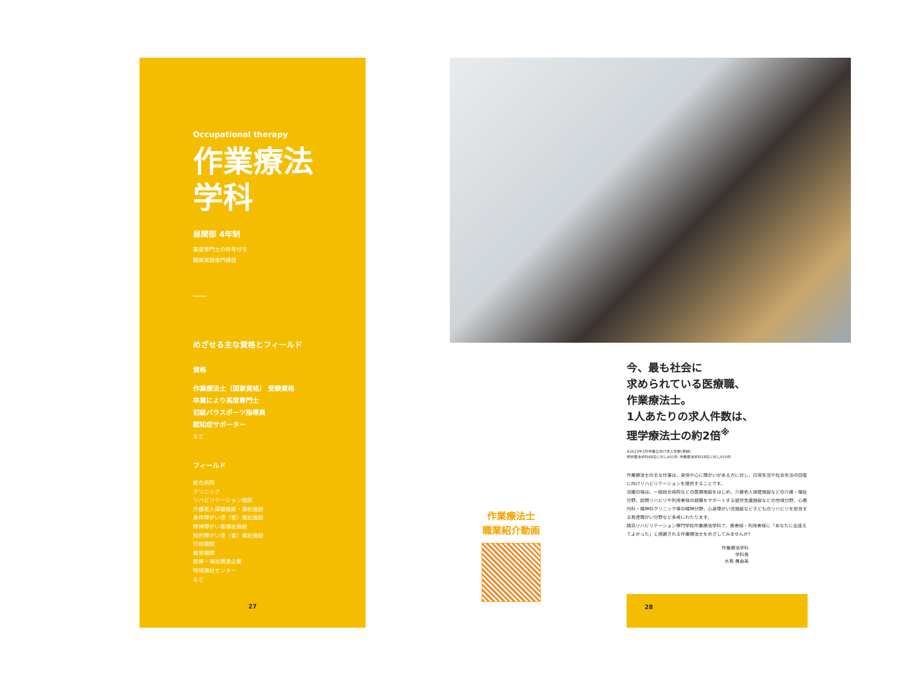Occupational therapy
作業療法
学科
昼間部 4年制
高度専門士の称号付与
職業実践専門課程
めざせる主な資格とフィールド
資格
作業療法士（国家資格） 受験資格
卒業により高度専門士
初級パラスポーツ指導員
認知症サポーター
など
フィールド
総合病院
クリニック
リハビリテーション施設
介護老人保健施設・福祉施設
身体障がい児（者）福祉施設
精神障がい者福祉施設
知的障がい児（者）福祉施設
行政機関
教育機関
医療・福祉関連企業
地域福祉センター
など
27
今、最も社会に
求められている医療職、
作業療法士。
1人あたりの求人件数は、
理学療法士の約2倍<sup>※</sup>
※2023年3月卒業生向け求人件数(実績)
理学療法学科68名に対し651件､作業療法学科28名に対し610件
作業療法士の主な仕事は、身体や心に障がいがある方に対し、日常生活や社会生活の回復に向けリハビリテーションを提供することです。
活躍の場は、一般総合病院などの医療施設をはじめ、介護老人保健施設などの介護・福祉分野、訪問リハビリや利用者様の就職をサポートする就労支援施設などの地域分野、心療内科・精神科クリニック等の精神分野、心身障がい児施設など子どものリハビリを担当する発達障がい分野など多岐にわたります。
横浜リハビリテーション専門学校作業療法学科で、患者様・利用者様に「あなたに出逢えてよかった」と感謝される作業療法士をめざしてみませんか?
作業療法士
職業紹介動画
作業療法学科
学科長
水島 眞由美
28